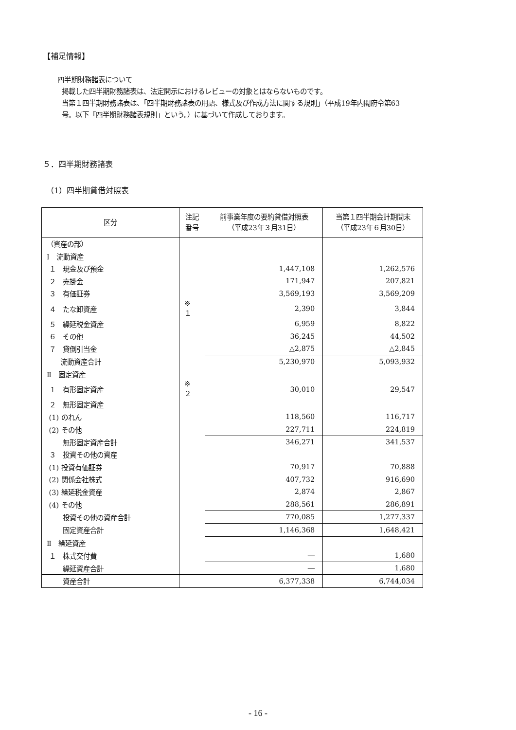【補足情報】
四半期財務諸表について
掲載した四半期財務諸表は、法定開示におけるレビューの対象とはならないものです。
当第１四半期財務諸表は、「四半期財務諸表の用語、様式及び作成方法に関する規則」（平成19年内閣府令第63
号。以下「四半期財務諸表規則」という。）に基づいて作成しております。
５．四半期財務諸表
（1）四半期貸借対照表
| 区分 | 注記 番号 | 前事業年度の要約貸借対照表 （平成23年３月31日） | 当第１四半期会計期間末 （平成23年６月30日） |
| --- | --- | --- | --- |
| （資産の部） | | | |
| Ⅰ 流動資産 | | | |
| １ 現金及び預金 | | 1,447,108 | 1,262,576 |
| ２ 売掛金 | | 171,947 | 207,821 |
| ３ 有価証券 | | 3,569,193 | 3,569,209 |
| ４ たな卸資産 | ※１ | 2,390 | 3,844 |
| ５ 繰延税金資産 | | 6,959 | 8,822 |
| ６ その他 | | 36,245 | 44,502 |
| ７ 貸倒引当金 | | △2,875 | △2,845 |
| 流動資産合計 | | 5,230,970 | 5,093,932 |
| Ⅱ 固定資産 | | | |
| １ 有形固定資産 | ※２ | 30,010 | 29,547 |
| ２ 無形固定資産 | | | |
| (1) のれん | | 118,560 | 116,717 |
| (2) その他 | | 227,711 | 224,819 |
| 無形固定資産合計 | | 346,271 | 341,537 |
| ３ 投資その他の資産 | | | |
| (1) 投資有価証券 | | 70,917 | 70,888 |
| (2) 関係会社株式 | | 407,732 | 916,690 |
| (3) 繰延税金資産 | | 2,874 | 2,867 |
| (4) その他 | | 288,561 | 286,891 |
| 投資その他の資産合計 | | 770,085 | 1,277,337 |
| 固定資産合計 | | 1,146,368 | 1,648,421 |
| Ⅱ 繰延資産 | | | |
| １ 株式交付費 | | ― | 1,680 |
| 繰延資産合計 | | ― | 1,680 |
| 資産合計 | | 6,377,338 | 6,744,034 |
- 16 -